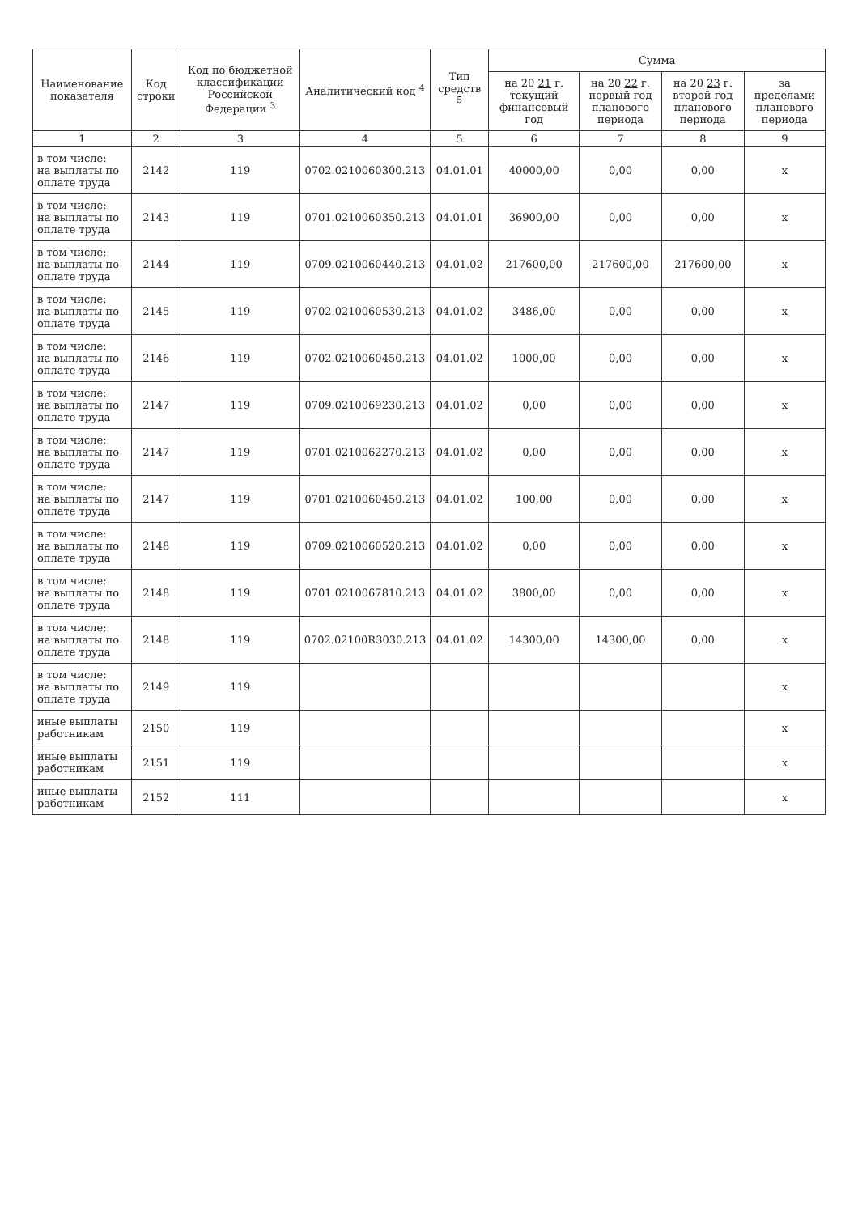| Наименование показателя | Код строки | Код по бюджетной классификации Российской Федерации <sup>3</sup> | Аналитический код <sup>4</sup> | Тип средств <sup>5</sup> | Сумма | | | |
| --- | --- | --- | --- | --- | --- | --- | --- | --- |
| | | | | | на 20 21 г. текущий финансовый год | на 20 22 г. первый год планового периода | на 20 23 г. второй год планового периода | за пределами планового периода |
| 1 | 2 | 3 | 4 | 5 | 6 | 7 | 8 | 9 |
| в том числе: на выплаты по оплате труда | 2142 | 119 | 0702.0210060300.213 | 04.01.01 | 40000,00 | 0,00 | 0,00 | х |
| в том числе: на выплаты по оплате труда | 2143 | 119 | 0701.0210060350.213 | 04.01.01 | 36900,00 | 0,00 | 0,00 | х |
| в том числе: на выплаты по оплате труда | 2144 | 119 | 0709.0210060440.213 | 04.01.02 | 217600,00 | 217600,00 | 217600,00 | х |
| в том числе: на выплаты по оплате труда | 2145 | 119 | 0702.0210060530.213 | 04.01.02 | 3486,00 | 0,00 | 0,00 | х |
| в том числе: на выплаты по оплате труда | 2146 | 119 | 0702.0210060450.213 | 04.01.02 | 1000,00 | 0,00 | 0,00 | х |
| в том числе: на выплаты по оплате труда | 2147 | 119 | 0709.0210069230.213 | 04.01.02 | 0,00 | 0,00 | 0,00 | х |
| в том числе: на выплаты по оплате труда | 2147 | 119 | 0701.0210062270.213 | 04.01.02 | 0,00 | 0,00 | 0,00 | х |
| в том числе: на выплаты по оплате труда | 2147 | 119 | 0701.0210060450.213 | 04.01.02 | 100,00 | 0,00 | 0,00 | х |
| в том числе: на выплаты по оплате труда | 2148 | 119 | 0709.0210060520.213 | 04.01.02 | 0,00 | 0,00 | 0,00 | х |
| в том числе: на выплаты по оплате труда | 2148 | 119 | 0701.0210067810.213 | 04.01.02 | 3800,00 | 0,00 | 0,00 | х |
| в том числе: на выплаты по оплате труда | 2148 | 119 | 0702.02100R3030.213 | 04.01.02 | 14300,00 | 14300,00 | 0,00 | х |
| в том числе: на выплаты по оплате труда | 2149 | 119 | | | | | | х |
| иные выплаты работникам | 2150 | 119 | | | | | | х |
| иные выплаты работникам | 2151 | 119 | | | | | | х |
| иные выплаты работникам | 2152 | 111 | | | | | | х |